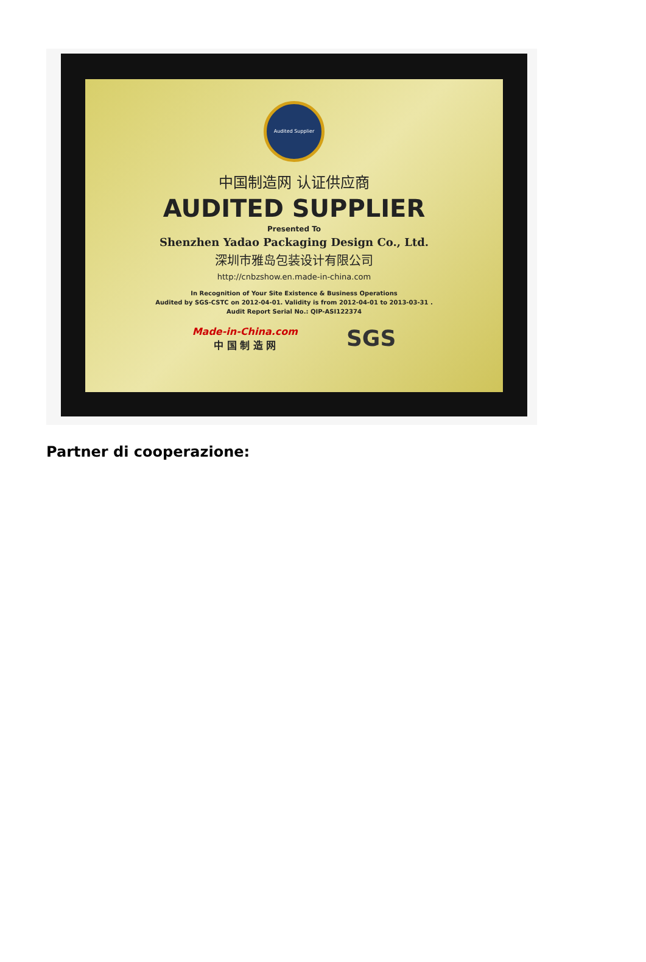Audited Supplier
中国制造网 认证供应商
AUDITED SUPPLIER
Presented To
Shenzhen Yadao Packaging Design Co., Ltd.
深圳市雅岛包装设计有限公司
http://cnbzshow.en.made-in-china.com
In Recognition of Your Site Existence & Business Operations
Audited by SGS-CSTC on 2012-04-01. Validity is from 2012-04-01 to 2013-03-31 .
Audit Report Serial No.: QIP-ASI122374
Made-in-China.com
中 国 制 造 网
SGS
Partner di cooperazione: